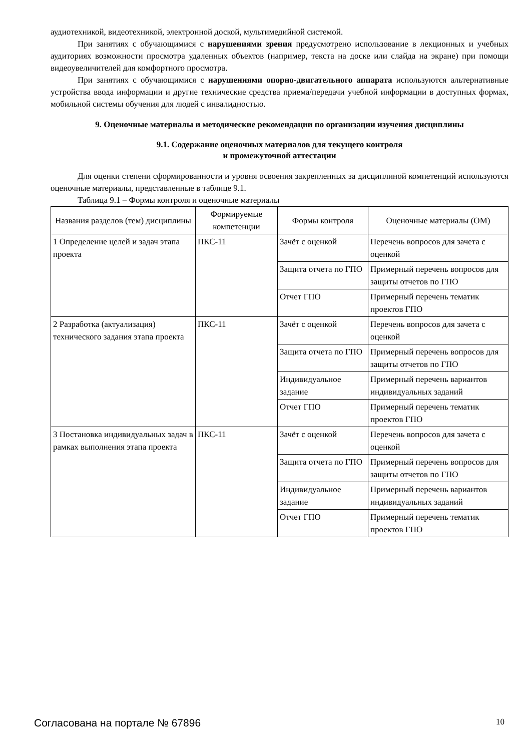аудиотехникой, видеотехникой, электронной доской, мультимедийной системой.
При занятиях с обучающимися с нарушениями зрения предусмотрено использование в лекционных и учебных аудиториях возможности просмотра удаленных объектов (например, текста на доске или слайда на экране) при помощи видеоувеличителей для комфортного просмотра.
При занятиях с обучающимися с нарушениями опорно-двигательного аппарата используются альтернативные устройства ввода информации и другие технические средства приема/передачи учебной информации в доступных формах, мобильной системы обучения для людей с инвалидностью.
9. Оценочные материалы и методические рекомендации по организации изучения дисциплины
9.1. Содержание оценочных материалов для текущего контроля
и промежуточной аттестации
Для оценки степени сформированности и уровня освоения закрепленных за дисциплиной компетенций используются оценочные материалы, представленные в таблице 9.1.
Таблица 9.1 – Формы контроля и оценочные материалы
| Названия разделов (тем) дисциплины | Формируемые компетенции | Формы контроля | Оценочные материалы (ОМ) |
| --- | --- | --- | --- |
| 1 Определение целей и задач этапа проекта | ПКС-11 | Зачёт с оценкой | Перечень вопросов для зачета с оценкой |
| | | Защита отчета по ГПО | Примерный перечень вопросов для защиты отчетов по ГПО |
| | | Отчет ГПО | Примерный перечень тематик проектов ГПО |
| 2 Разработка (актуализация) технического задания этапа проекта | ПКС-11 | Зачёт с оценкой | Перечень вопросов для зачета с оценкой |
| | | Защита отчета по ГПО | Примерный перечень вопросов для защиты отчетов по ГПО |
| | | Индивидуальное задание | Примерный перечень вариантов индивидуальных заданий |
| | | Отчет ГПО | Примерный перечень тематик проектов ГПО |
| 3 Постановка индивидуальных задач в рамках выполнения этапа проекта | ПКС-11 | Зачёт с оценкой | Перечень вопросов для зачета с оценкой |
| | | Защита отчета по ГПО | Примерный перечень вопросов для защиты отчетов по ГПО |
| | | Индивидуальное задание | Примерный перечень вариантов индивидуальных заданий |
| | | Отчет ГПО | Примерный перечень тематик проектов ГПО |
Согласована на портале № 67896 10